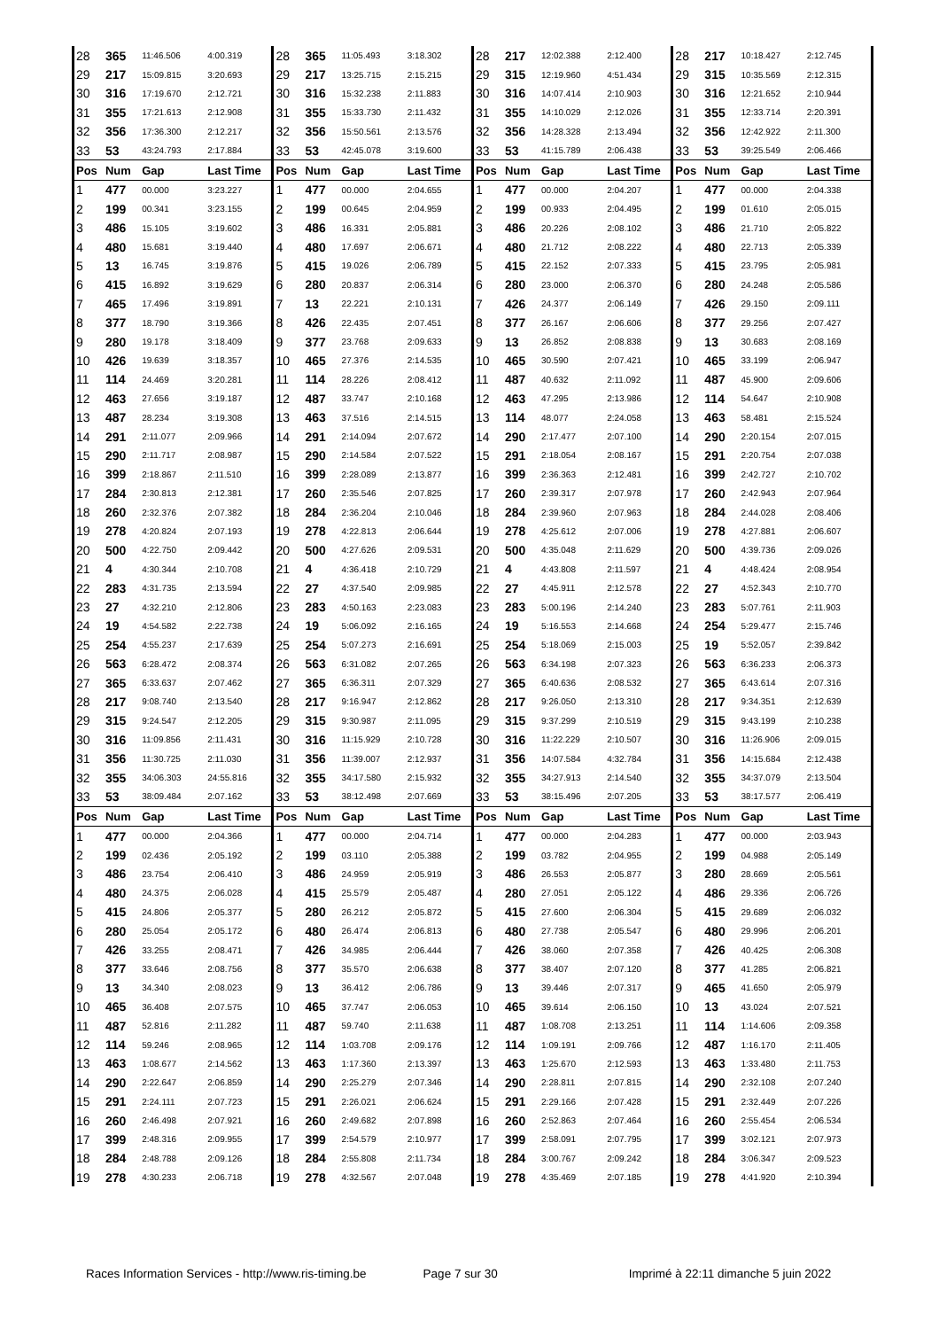| 28 | 365 | 11:46.506 | 4:00.319 | 28 | 365 | 11:05.493 | 3:18.302 | 28 | 217 | 12:02.388 | 2:12.400 | 28 | 217 | 10:18.427 | 2:12.745 |
| 29 | 217 | 15:09.815 | 3:20.693 | 29 | 217 | 13:25.715 | 2:15.215 | 29 | 315 | 12:19.960 | 4:51.434 | 29 | 315 | 10:35.569 | 2:12.315 |
| 30 | 316 | 17:19.670 | 2:12.721 | 30 | 316 | 15:32.238 | 2:11.883 | 30 | 316 | 14:07.414 | 2:10.903 | 30 | 316 | 12:21.652 | 2:10.944 |
| 31 | 355 | 17:21.613 | 2:12.908 | 31 | 355 | 15:33.730 | 2:11.432 | 31 | 355 | 14:10.029 | 2:12.026 | 31 | 355 | 12:33.714 | 2:20.391 |
| 32 | 356 | 17:36.300 | 2:12.217 | 32 | 356 | 15:50.561 | 2:13.576 | 32 | 356 | 14:28.328 | 2:13.494 | 32 | 356 | 12:42.922 | 2:11.300 |
| 33 | 53 | 43:24.793 | 2:17.884 | 33 | 53 | 42:45.078 | 3:19.600 | 33 | 53 | 41:15.789 | 2:06.438 | 33 | 53 | 39:25.549 | 2:06.466 |
| Pos | Num | Gap | Last Time | Pos | Num | Gap | Last Time | Pos | Num | Gap | Last Time | Pos | Num | Gap | Last Time |
| 1 | 477 | 00.000 | 3:23.227 | 1 | 477 | 00.000 | 2:04.655 | 1 | 477 | 00.000 | 2:04.207 | 1 | 477 | 00.000 | 2:04.338 |
| 2 | 199 | 00.341 | 3:23.155 | 2 | 199 | 00.645 | 2:04.959 | 2 | 199 | 00.933 | 2:04.495 | 2 | 199 | 01.610 | 2:05.015 |
| 3 | 486 | 15.105 | 3:19.602 | 3 | 486 | 16.331 | 2:05.881 | 3 | 486 | 20.226 | 2:08.102 | 3 | 486 | 21.710 | 2:05.822 |
| 4 | 480 | 15.681 | 3:19.440 | 4 | 480 | 17.697 | 2:06.671 | 4 | 480 | 21.712 | 2:08.222 | 4 | 480 | 22.713 | 2:05.339 |
| 5 | 13 | 16.745 | 3:19.876 | 5 | 415 | 19.026 | 2:06.789 | 5 | 415 | 22.152 | 2:07.333 | 5 | 415 | 23.795 | 2:05.981 |
| 6 | 415 | 16.892 | 3:19.629 | 6 | 280 | 20.837 | 2:06.314 | 6 | 280 | 23.000 | 2:06.370 | 6 | 280 | 24.248 | 2:05.586 |
| 7 | 465 | 17.496 | 3:19.891 | 7 | 13 | 22.221 | 2:10.131 | 7 | 426 | 24.377 | 2:06.149 | 7 | 426 | 29.150 | 2:09.111 |
| 8 | 377 | 18.790 | 3:19.366 | 8 | 426 | 22.435 | 2:07.451 | 8 | 377 | 26.167 | 2:06.606 | 8 | 377 | 29.256 | 2:07.427 |
| 9 | 280 | 19.178 | 3:18.409 | 9 | 377 | 23.768 | 2:09.633 | 9 | 13 | 26.852 | 2:08.838 | 9 | 13 | 30.683 | 2:08.169 |
| 10 | 426 | 19.639 | 3:18.357 | 10 | 465 | 27.376 | 2:14.535 | 10 | 465 | 30.590 | 2:07.421 | 10 | 465 | 33.199 | 2:06.947 |
| 11 | 114 | 24.469 | 3:20.281 | 11 | 114 | 28.226 | 2:08.412 | 11 | 487 | 40.632 | 2:11.092 | 11 | 487 | 45.900 | 2:09.606 |
| 12 | 463 | 27.656 | 3:19.187 | 12 | 487 | 33.747 | 2:10.168 | 12 | 463 | 47.295 | 2:13.986 | 12 | 114 | 54.647 | 2:10.908 |
| 13 | 487 | 28.234 | 3:19.308 | 13 | 463 | 37.516 | 2:14.515 | 13 | 114 | 48.077 | 2:24.058 | 13 | 463 | 58.481 | 2:15.524 |
| 14 | 291 | 2:11.077 | 2:09.966 | 14 | 291 | 2:14.094 | 2:07.672 | 14 | 290 | 2:17.477 | 2:07.100 | 14 | 290 | 2:20.154 | 2:07.015 |
| 15 | 290 | 2:11.717 | 2:08.987 | 15 | 290 | 2:14.584 | 2:07.522 | 15 | 291 | 2:18.054 | 2:08.167 | 15 | 291 | 2:20.754 | 2:07.038 |
| 16 | 399 | 2:18.867 | 2:11.510 | 16 | 399 | 2:28.089 | 2:13.877 | 16 | 399 | 2:36.363 | 2:12.481 | 16 | 399 | 2:42.727 | 2:10.702 |
| 17 | 284 | 2:30.813 | 2:12.381 | 17 | 260 | 2:35.546 | 2:07.825 | 17 | 260 | 2:39.317 | 2:07.978 | 17 | 260 | 2:42.943 | 2:07.964 |
| 18 | 260 | 2:32.376 | 2:07.382 | 18 | 284 | 2:36.204 | 2:10.046 | 18 | 284 | 2:39.960 | 2:07.963 | 18 | 284 | 2:44.028 | 2:08.406 |
| 19 | 278 | 4:20.824 | 2:07.193 | 19 | 278 | 4:22.813 | 2:06.644 | 19 | 278 | 4:25.612 | 2:07.006 | 19 | 278 | 4:27.881 | 2:06.607 |
| 20 | 500 | 4:22.750 | 2:09.442 | 20 | 500 | 4:27.626 | 2:09.531 | 20 | 500 | 4:35.048 | 2:11.629 | 20 | 500 | 4:39.736 | 2:09.026 |
| 21 | 4 | 4:30.344 | 2:10.708 | 21 | 4 | 4:36.418 | 2:10.729 | 21 | 4 | 4:43.808 | 2:11.597 | 21 | 4 | 4:48.424 | 2:08.954 |
| 22 | 283 | 4:31.735 | 2:13.594 | 22 | 27 | 4:37.540 | 2:09.985 | 22 | 27 | 4:45.911 | 2:12.578 | 22 | 27 | 4:52.343 | 2:10.770 |
| 23 | 27 | 4:32.210 | 2:12.806 | 23 | 283 | 4:50.163 | 2:23.083 | 23 | 283 | 5:00.196 | 2:14.240 | 23 | 283 | 5:07.761 | 2:11.903 |
| 24 | 19 | 4:54.582 | 2:22.738 | 24 | 19 | 5:06.092 | 2:16.165 | 24 | 19 | 5:16.553 | 2:14.668 | 24 | 254 | 5:29.477 | 2:15.746 |
| 25 | 254 | 4:55.237 | 2:17.639 | 25 | 254 | 5:07.273 | 2:16.691 | 25 | 254 | 5:18.069 | 2:15.003 | 25 | 19 | 5:52.057 | 2:39.842 |
| 26 | 563 | 6:28.472 | 2:08.374 | 26 | 563 | 6:31.082 | 2:07.265 | 26 | 563 | 6:34.198 | 2:07.323 | 26 | 563 | 6:36.233 | 2:06.373 |
| 27 | 365 | 6:33.637 | 2:07.462 | 27 | 365 | 6:36.311 | 2:07.329 | 27 | 365 | 6:40.636 | 2:08.532 | 27 | 365 | 6:43.614 | 2:07.316 |
| 28 | 217 | 9:08.740 | 2:13.540 | 28 | 217 | 9:16.947 | 2:12.862 | 28 | 217 | 9:26.050 | 2:13.310 | 28 | 217 | 9:34.351 | 2:12.639 |
| 29 | 315 | 9:24.547 | 2:12.205 | 29 | 315 | 9:30.987 | 2:11.095 | 29 | 315 | 9:37.299 | 2:10.519 | 29 | 315 | 9:43.199 | 2:10.238 |
| 30 | 316 | 11:09.856 | 2:11.431 | 30 | 316 | 11:15.929 | 2:10.728 | 30 | 316 | 11:22.229 | 2:10.507 | 30 | 316 | 11:26.906 | 2:09.015 |
| 31 | 356 | 11:30.725 | 2:11.030 | 31 | 356 | 11:39.007 | 2:12.937 | 31 | 356 | 14:07.584 | 4:32.784 | 31 | 356 | 14:15.684 | 2:12.438 |
| 32 | 355 | 34:06.303 | 24:55.816 | 32 | 355 | 34:17.580 | 2:15.932 | 32 | 355 | 34:27.913 | 2:14.540 | 32 | 355 | 34:37.079 | 2:13.504 |
| 33 | 53 | 38:09.484 | 2:07.162 | 33 | 53 | 38:12.498 | 2:07.669 | 33 | 53 | 38:15.496 | 2:07.205 | 33 | 53 | 38:17.577 | 2:06.419 |
| Pos | Num | Gap | Last Time | Pos | Num | Gap | Last Time | Pos | Num | Gap | Last Time | Pos | Num | Gap | Last Time |
| 1 | 477 | 00.000 | 2:04.366 | 1 | 477 | 00.000 | 2:04.714 | 1 | 477 | 00.000 | 2:04.283 | 1 | 477 | 00.000 | 2:03.943 |
| 2 | 199 | 02.436 | 2:05.192 | 2 | 199 | 03.110 | 2:05.388 | 2 | 199 | 03.782 | 2:04.955 | 2 | 199 | 04.988 | 2:05.149 |
| 3 | 486 | 23.754 | 2:06.410 | 3 | 486 | 24.959 | 2:05.919 | 3 | 486 | 26.553 | 2:05.877 | 3 | 280 | 28.669 | 2:05.561 |
| 4 | 480 | 24.375 | 2:06.028 | 4 | 415 | 25.579 | 2:05.487 | 4 | 280 | 27.051 | 2:05.122 | 4 | 486 | 29.336 | 2:06.726 |
| 5 | 415 | 24.806 | 2:05.377 | 5 | 280 | 26.212 | 2:05.872 | 5 | 415 | 27.600 | 2:06.304 | 5 | 415 | 29.689 | 2:06.032 |
| 6 | 280 | 25.054 | 2:05.172 | 6 | 480 | 26.474 | 2:06.813 | 6 | 480 | 27.738 | 2:05.547 | 6 | 480 | 29.996 | 2:06.201 |
| 7 | 426 | 33.255 | 2:08.471 | 7 | 426 | 34.985 | 2:06.444 | 7 | 426 | 38.060 | 2:07.358 | 7 | 426 | 40.425 | 2:06.308 |
| 8 | 377 | 33.646 | 2:08.756 | 8 | 377 | 35.570 | 2:06.638 | 8 | 377 | 38.407 | 2:07.120 | 8 | 377 | 41.285 | 2:06.821 |
| 9 | 13 | 34.340 | 2:08.023 | 9 | 13 | 36.412 | 2:06.786 | 9 | 13 | 39.446 | 2:07.317 | 9 | 465 | 41.650 | 2:05.979 |
| 10 | 465 | 36.408 | 2:07.575 | 10 | 465 | 37.747 | 2:06.053 | 10 | 465 | 39.614 | 2:06.150 | 10 | 13 | 43.024 | 2:07.521 |
| 11 | 487 | 52.816 | 2:11.282 | 11 | 487 | 59.740 | 2:11.638 | 11 | 487 | 1:08.708 | 2:13.251 | 11 | 114 | 1:14.606 | 2:09.358 |
| 12 | 114 | 59.246 | 2:08.965 | 12 | 114 | 1:03.708 | 2:09.176 | 12 | 114 | 1:09.191 | 2:09.766 | 12 | 487 | 1:16.170 | 2:11.405 |
| 13 | 463 | 1:08.677 | 2:14.562 | 13 | 463 | 1:17.360 | 2:13.397 | 13 | 463 | 1:25.670 | 2:12.593 | 13 | 463 | 1:33.480 | 2:11.753 |
| 14 | 290 | 2:22.647 | 2:06.859 | 14 | 290 | 2:25.279 | 2:07.346 | 14 | 290 | 2:28.811 | 2:07.815 | 14 | 290 | 2:32.108 | 2:07.240 |
| 15 | 291 | 2:24.111 | 2:07.723 | 15 | 291 | 2:26.021 | 2:06.624 | 15 | 291 | 2:29.166 | 2:07.428 | 15 | 291 | 2:32.449 | 2:07.226 |
| 16 | 260 | 2:46.498 | 2:07.921 | 16 | 260 | 2:49.682 | 2:07.898 | 16 | 260 | 2:52.863 | 2:07.464 | 16 | 260 | 2:55.454 | 2:06.534 |
| 17 | 399 | 2:48.316 | 2:09.955 | 17 | 399 | 2:54.579 | 2:10.977 | 17 | 399 | 2:58.091 | 2:07.795 | 17 | 399 | 3:02.121 | 2:07.973 |
| 18 | 284 | 2:48.788 | 2:09.126 | 18 | 284 | 2:55.808 | 2:11.734 | 18 | 284 | 3:00.767 | 2:09.242 | 18 | 284 | 3:06.347 | 2:09.523 |
| 19 | 278 | 4:30.233 | 2:06.718 | 19 | 278 | 4:32.567 | 2:07.048 | 19 | 278 | 4:35.469 | 2:07.185 | 19 | 278 | 4:41.920 | 2:10.394 |
Races Information Services - http://www.ris-timing.be Page 7 sur 30 Imprimé à 22:11 dimanche 5 juin 2022